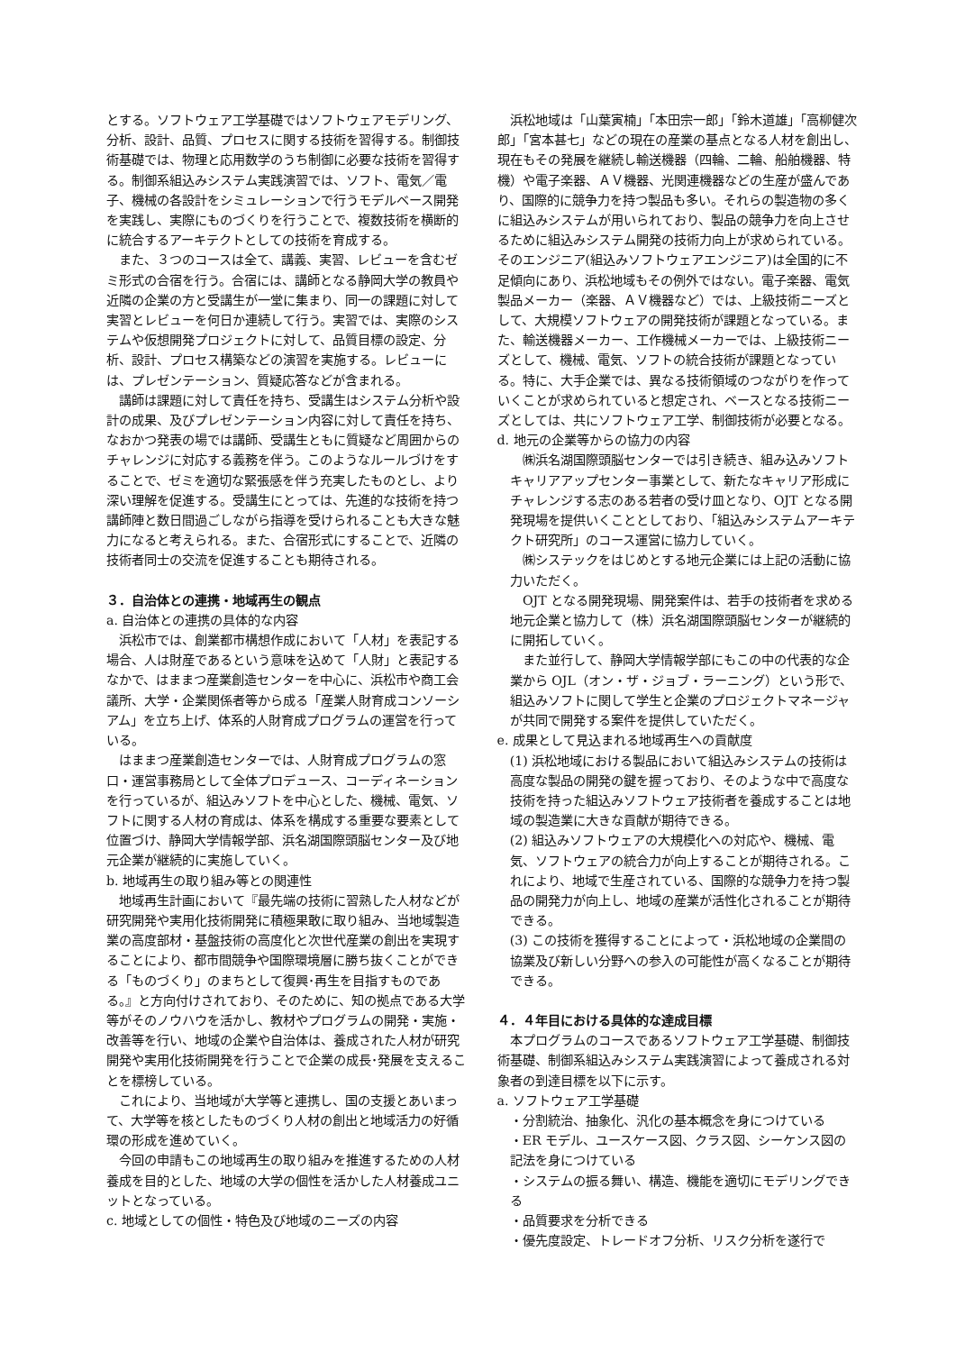とする。ソフトウェア工学基礎ではソフトウェアモデリング、分析、設計、品質、プロセスに関する技術を習得する。制御技術基礎では、物理と応用数学のうち制御に必要な技術を習得する。制御系組込みシステム実践演習では、ソフト、電気／電子、機械の各設計をシミュレーションで行うモデルベース開発を実践し、実際にものづくりを行うことで、複数技術を横断的に統合するアーキテクトとしての技術を育成する。
また、３つのコースは全て、講義、実習、レビューを含むゼミ形式の合宿を行う。合宿には、講師となる静岡大学の教員や近隣の企業の方と受講生が一堂に集まり、同一の課題に対して実習とレビューを何日か連続して行う。実習では、実際のシステムや仮想開発プロジェクトに対して、品質目標の設定、分析、設計、プロセス構築などの演習を実施する。レビューには、プレゼンテーション、質疑応答などが含まれる。
講師は課題に対して責任を持ち、受講生はシステム分析や設計の成果、及びプレゼンテーション内容に対して責任を持ち、なおかつ発表の場では講師、受講生ともに質疑など周囲からのチャレンジに対応する義務を伴う。このようなルールづけをすることで、ゼミを適切な緊張感を伴う充実したものとし、より深い理解を促進する。受講生にとっては、先進的な技術を持つ講師陣と数日間過ごしながら指導を受けられることも大きな魅力になると考えられる。また、合宿形式にすることで、近隣の技術者同士の交流を促進することも期待される。
３．自治体との連携・地域再生の観点
a. 自治体との連携の具体的な内容
浜松市では、創業都市構想作成において「人材」を表記する場合、人は財産であるという意味を込めて「人財」と表記するなかで、はままつ産業創造センターを中心に、浜松市や商工会議所、大学・企業関係者等から成る「産業人財育成コンソーシアム」を立ち上げ、体系的人財育成プログラムの運営を行っている。
はままつ産業創造センターでは、人財育成プログラムの窓口・運営事務局として全体プロデュース、コーディネーションを行っているが、組込みソフトを中心とした、機械、電気、ソフトに関する人材の育成は、体系を構成する重要な要素として位置づけ、静岡大学情報学部、浜名湖国際頭脳センター及び地元企業が継続的に実施していく。
b. 地域再生の取り組み等との関連性
地域再生計画において『最先端の技術に習熟した人材などが研究開発や実用化技術開発に積極果敢に取り組み、当地域製造業の高度部材・基盤技術の高度化と次世代産業の創出を実現することにより、都市間競争や国際環境層に勝ち抜くことができる「ものづくり」のまちとして復興･再生を目指すものである。』と方向付けされており、そのために、知の拠点である大学等がそのノウハウを活かし、教材やプログラムの開発・実施・改善等を行い、地域の企業や自治体は、養成された人材が研究開発や実用化技術開発を行うことで企業の成長･発展を支えることを標榜している。
これにより、当地域が大学等と連携し、国の支援とあいまって、大学等を核としたものづくり人材の創出と地域活力の好循環の形成を進めていく。
今回の申請もこの地域再生の取り組みを推進するための人材養成を目的とした、地域の大学の個性を活かした人材養成ユニットとなっている。
c. 地域としての個性・特色及び地域のニーズの内容
浜松地域は「山葉寅楠」「本田宗一郎」「鈴木道雄」「高柳健次郎」「宮本甚七」などの現在の産業の基点となる人材を創出し、現在もその発展を継続し輸送機器（四輪、二輪、船舶機器、特機）や電子楽器、ＡＶ機器、光関連機器などの生産が盛んであり、国際的に競争力を持つ製品も多い。それらの製造物の多くに組込みシステムが用いられており、製品の競争力を向上させるために組込みシステム開発の技術力向上が求められている。そのエンジニア(組込みソフトウェアエンジニア)は全国的に不足傾向にあり、浜松地域もその例外ではない。電子楽器、電気製品メーカー（楽器、ＡＶ機器など）では、上級技術ニーズとして、大規模ソフトウェアの開発技術が課題となっている。また、輸送機器メーカー、工作機械メーカーでは、上級技術ニーズとして、機械、電気、ソフトの統合技術が課題となっている。特に、大手企業では、異なる技術領域のつながりを作っていくことが求められていると想定され、ベースとなる技術ニーズとしては、共にソフトウェア工学、制御技術が必要となる。
d. 地元の企業等からの協力の内容
㈱浜名湖国際頭脳センターでは引き続き、組み込みソフトキャリアアップセンター事業として、新たなキャリア形成にチャレンジする志のある若者の受け皿となり、OJT となる開発現場を提供いくこととしており、「組込みシステムアーキテクト研究所」のコース運営に協力していく。
㈱システックをはじめとする地元企業には上記の活動に協力いただく。
OJT となる開発現場、開発案件は、若手の技術者を求める地元企業と協力して（株）浜名湖国際頭脳センターが継続的に開拓していく。
また並行して、静岡大学情報学部にもこの中の代表的な企業から OJL（オン・ザ・ジョブ・ラーニング）という形で、組込みソフトに関して学生と企業のプロジェクトマネージャが共同で開発する案件を提供していただく。
e. 成果として見込まれる地域再生への貢献度
(1) 浜松地域における製品において組込みシステムの技術は高度な製品の開発の鍵を握っており、そのような中で高度な技術を持った組込みソフトウェア技術者を養成することは地域の製造業に大きな貢献が期待できる。
(2) 組込みソフトウェアの大規模化への対応や、機械、電気、ソフトウェアの統合力が向上することが期待される。これにより、地域で生産されている、国際的な競争力を持つ製品の開発力が向上し、地域の産業が活性化されることが期待できる。
(3) この技術を獲得することによって・浜松地域の企業間の協業及び新しい分野への参入の可能性が高くなることが期待できる。
４．４年目における具体的な達成目標
本プログラムのコースであるソフトウェア工学基礎、制御技術基礎、制御系組込みシステム実践演習によって養成される対象者の到達目標を以下に示す。
a. ソフトウェア工学基礎
・分割統治、抽象化、汎化の基本概念を身につけている
・ER モデル、ユースケース図、クラス図、シーケンス図の記法を身につけている
・システムの振る舞い、構造、機能を適切にモデリングできる
・品質要求を分析できる
・優先度設定、トレードオフ分析、リスク分析を遂行で